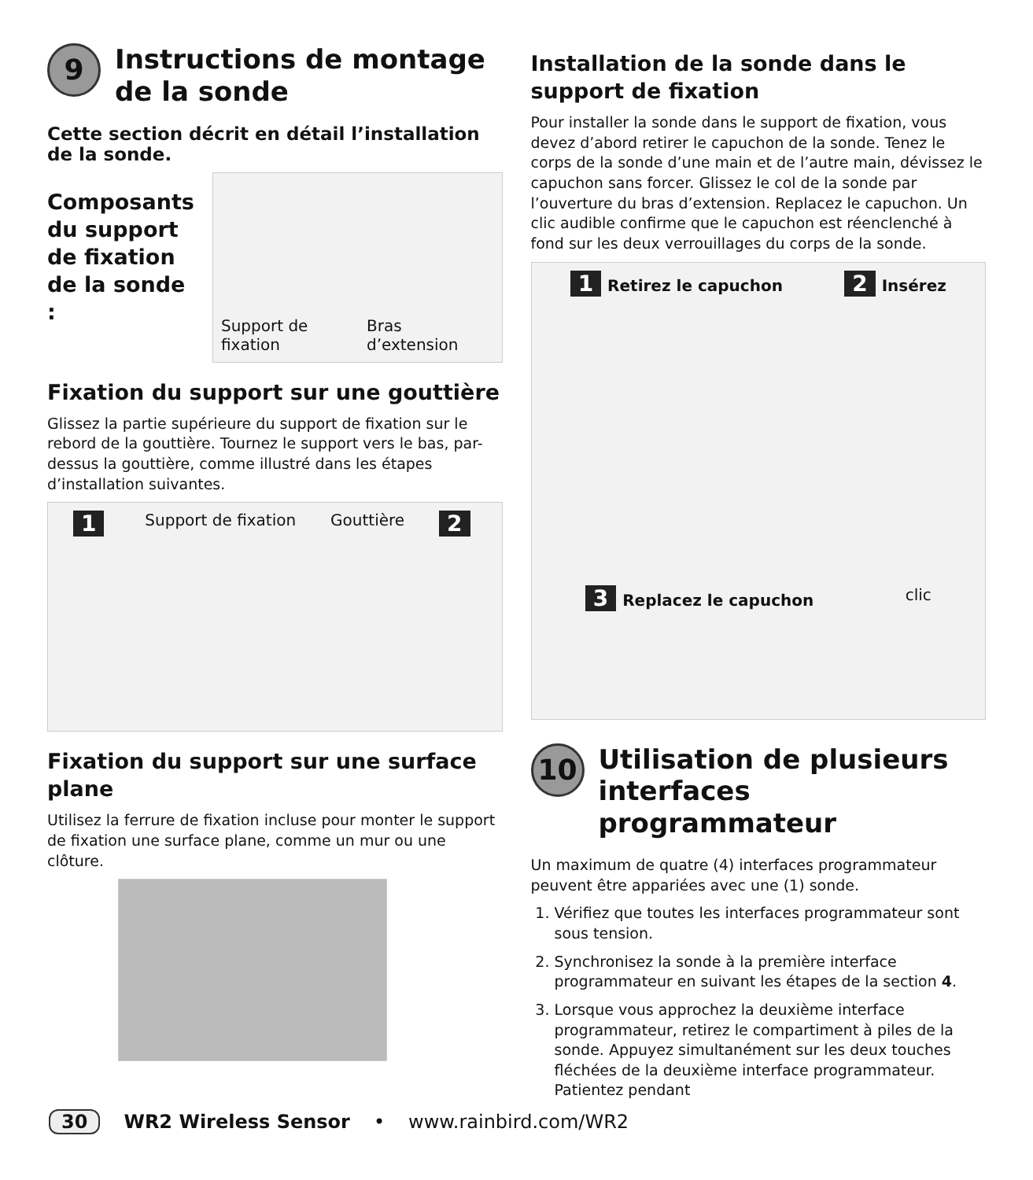9 Instructions de montage de la sonde
Cette section décrit en détail l’installation de la sonde.
Composants du support de fixation de la sonde :
Support de fixation Bras d’extension
Fixation du support sur une gouttière
Glissez la partie supérieure du support de fixation sur le rebord de la gouttière. Tournez le support vers le bas, par-dessus la gouttière, comme illustré dans les étapes d’installation suivantes.
1 Support de fixation Gouttière 2
Fixation du support sur une surface plane
Utilisez la ferrure de fixation incluse pour monter le support de fixation une surface plane, comme un mur ou une clôture.
Installation de la sonde dans le support de fixation
Pour installer la sonde dans le support de fixation, vous devez d’abord retirer le capuchon de la sonde. Tenez le corps de la sonde d’une main et de l’autre main, dévissez le capuchon sans forcer. Glissez le col de la sonde par l’ouverture du bras d’extension. Replacez le capuchon. Un clic audible confirme que le capuchon est réenclenché à fond sur les deux verrouillages du corps de la sonde.
1 Retirez le capuchon 2 Insérez 3 Replacez le capuchon clic
10 Utilisation de plusieurs interfaces programmateur
Un maximum de quatre (4) interfaces programmateur peuvent être appariées avec une (1) sonde.
1. Vérifiez que toutes les interfaces programmateur sont sous tension.
2. Synchronisez la sonde à la première interface programmateur en suivant les étapes de la section 4.
3. Lorsque vous approchez la deuxième interface programmateur, retirez le compartiment à piles de la sonde. Appuyez simultanément sur les deux touches fléchées de la deuxième interface programmateur. Patientez pendant
30 WR2 Wireless Sensor • www.rainbird.com/WR2